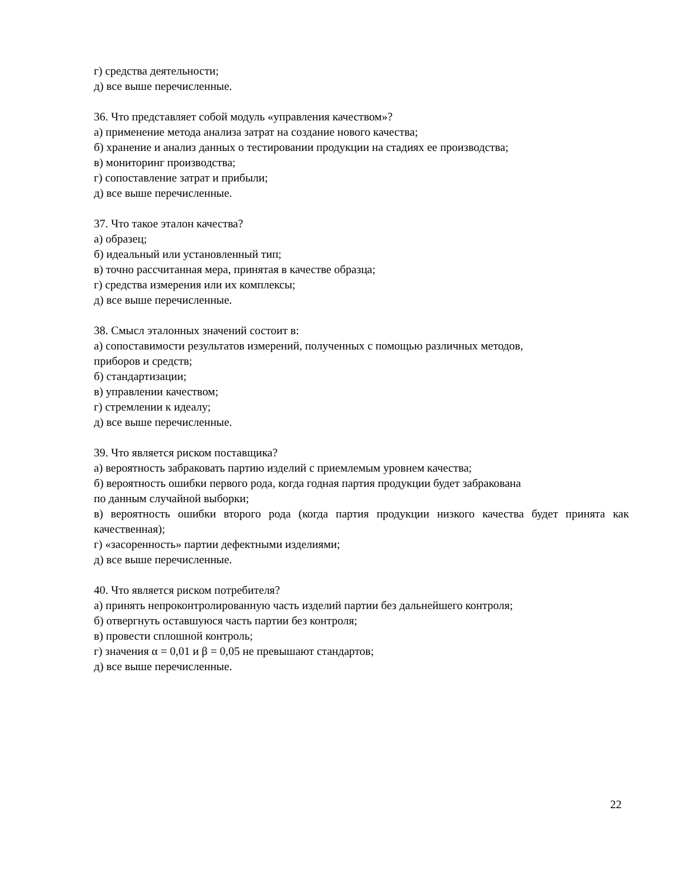г) средства деятельности;
д) все выше перечисленные.
36. Что представляет собой модуль «управления качеством»?
а) применение метода анализа затрат на создание нового качества;
б) хранение и анализ данных о тестировании продукции на стадиях ее производства;
в) мониторинг производства;
г) сопоставление затрат и прибыли;
д) все выше перечисленные.
37. Что такое эталон качества?
а) образец;
б) идеальный или установленный тип;
в) точно рассчитанная мера, принятая в качестве образца;
г) средства измерения или их комплексы;
д) все выше перечисленные.
38. Смысл эталонных значений состоит в:
а) сопоставимости результатов измерений, полученных с помощью различных методов,
приборов и средств;
б) стандартизации;
в) управлении качеством;
г) стремлении к идеалу;
д) все выше перечисленные.
39. Что является риском поставщика?
а) вероятность забраковать партию изделий с приемлемым уровнем качества;
б) вероятность ошибки первого рода, когда годная партия продукции будет забракована
по данным случайной выборки;
в) вероятность ошибки второго рода (когда партия продукции низкого качества будет принята как качественная);
г) «засоренность» партии дефектными изделиями;
д) все выше перечисленные.
40. Что является риском потребителя?
а) принять непроконтролированную часть изделий партии без дальнейшего контроля;
б) отвергнуть оставшуюся часть партии без контроля;
в) провести сплошной контроль;
г) значения α = 0,01 и β = 0,05 не превышают стандартов;
д) все выше перечисленные.
22